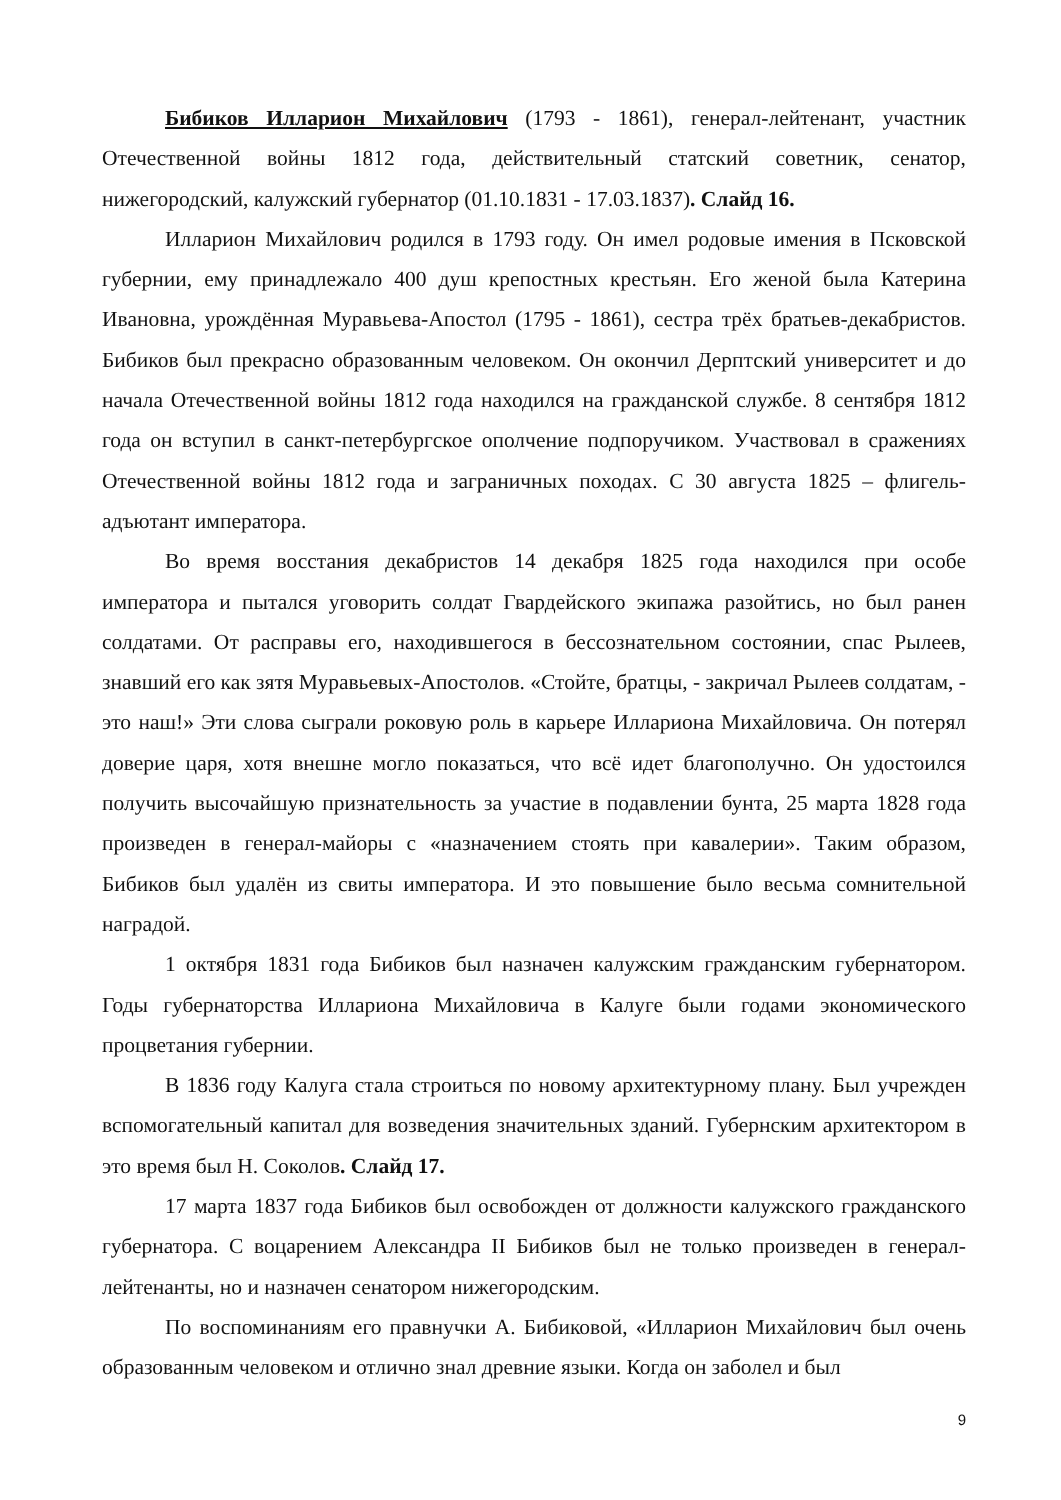Бибиков Илларион Михайлович (1793 - 1861), генерал-лейтенант, участник Отечественной войны 1812 года, действительный статский советник, сенатор, нижегородский, калужский губернатор (01.10.1831 - 17.03.1837). Слайд 16.
Илларион Михайлович родился в 1793 году. Он имел родовые имения в Псковской губернии, ему принадлежало 400 душ крепостных крестьян. Его женой была Катерина Ивановна, урождённая Муравьева-Апостол (1795 - 1861), сестра трёх братьев-декабристов. Бибиков был прекрасно образованным человеком. Он окончил Дерптский университет и до начала Отечественной войны 1812 года находился на гражданской службе. 8 сентября 1812 года он вступил в санкт-петербургское ополчение подпоручиком. Участвовал в сражениях Отечественной войны 1812 года и заграничных походах. С 30 августа 1825 – флигель-адъютант императора.
Во время восстания декабристов 14 декабря 1825 года находился при особе императора и пытался уговорить солдат Гвардейского экипажа разойтись, но был ранен солдатами. От расправы его, находившегося в бессознательном состоянии, спас Рылеев, знавший его как зятя Муравьевых-Апостолов. «Стойте, братцы, - закричал Рылеев солдатам, - это наш!» Эти слова сыграли роковую роль в карьере Иллариона Михайловича. Он потерял доверие царя, хотя внешне могло показаться, что всё идет благополучно. Он удостоился получить высочайшую признательность за участие в подавлении бунта, 25 марта 1828 года произведен в генерал-майоры с «назначением стоять при кавалерии». Таким образом, Бибиков был удалён из свиты императора. И это повышение было весьма сомнительной наградой.
1 октября 1831 года Бибиков был назначен калужским гражданским губернатором. Годы губернаторства Иллариона Михайловича в Калуге были годами экономического процветания губернии.
В 1836 году Калуга стала строиться по новому архитектурному плану. Был учрежден вспомогательный капитал для возведения значительных зданий. Губернским архитектором в это время был Н. Соколов. Слайд 17.
17 марта 1837 года Бибиков был освобожден от должности калужского гражданского губернатора. С воцарением Александра II Бибиков был не только произведен в генерал-лейтенанты, но и назначен сенатором нижегородским.
По воспоминаниям его правнучки А. Бибиковой, «Илларион Михайлович был очень образованным человеком и отлично знал древние языки. Когда он заболел и был
9